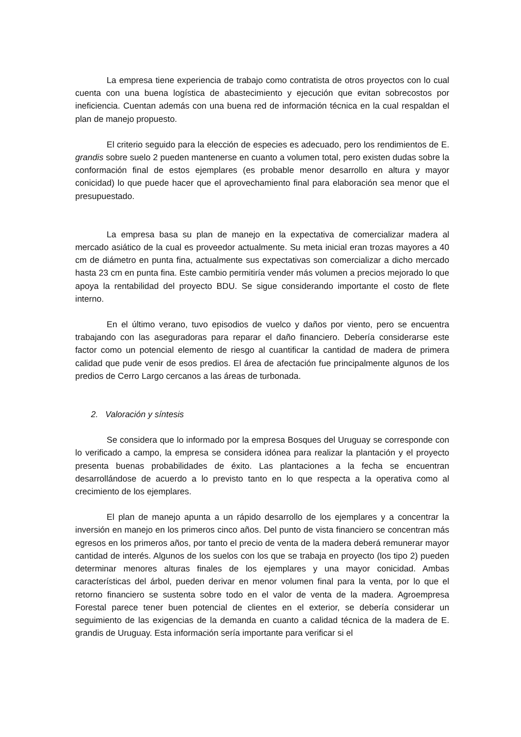La empresa tiene experiencia de trabajo como contratista de otros proyectos con lo cual cuenta con una buena logística de abastecimiento y ejecución que evitan sobrecostos por ineficiencia. Cuentan además con una buena red de información técnica en la cual respaldan el plan de manejo propuesto.
El criterio seguido para la elección de especies es adecuado, pero los rendimientos de E. grandis sobre suelo 2 pueden mantenerse en cuanto a volumen total, pero existen dudas sobre la conformación final de estos ejemplares (es probable menor desarrollo en altura y mayor conicidad) lo que puede hacer que el aprovechamiento final para elaboración sea menor que el presupuestado.
La empresa basa su plan de manejo en la expectativa de comercializar madera al mercado asiático de la cual es proveedor actualmente. Su meta inicial eran trozas mayores a 40 cm de diámetro en punta fina, actualmente sus expectativas son comercializar a dicho mercado hasta 23 cm en punta fina. Este cambio permitiría vender más volumen a precios mejorado lo que apoya la rentabilidad del proyecto BDU. Se sigue considerando importante el costo de flete interno.
En el último verano, tuvo episodios de vuelco y daños por viento, pero se encuentra trabajando con las aseguradoras para reparar el daño financiero. Debería considerarse este factor como un potencial elemento de riesgo al cuantificar la cantidad de madera de primera calidad que pude venir de esos predios. El área de afectación fue principalmente algunos de los predios de Cerro Largo cercanos a las áreas de turbonada.
2. Valoración y síntesis
Se considera que lo informado por la empresa Bosques del Uruguay se corresponde con lo verificado a campo, la empresa se considera idónea para realizar la plantación y el proyecto presenta buenas probabilidades de éxito. Las plantaciones a la fecha se encuentran desarrollándose de acuerdo a lo previsto tanto en lo que respecta a la operativa como al crecimiento de los ejemplares.
El plan de manejo apunta a un rápido desarrollo de los ejemplares y a concentrar la inversión en manejo en los primeros cinco años. Del punto de vista financiero se concentran más egresos en los primeros años, por tanto el precio de venta de la madera deberá remunerar mayor cantidad de interés. Algunos de los suelos con los que se trabaja en proyecto (los tipo 2) pueden determinar menores alturas finales de los ejemplares y una mayor conicidad. Ambas características del árbol, pueden derivar en menor volumen final para la venta, por lo que el retorno financiero se sustenta sobre todo en el valor de venta de la madera. Agroempresa Forestal parece tener buen potencial de clientes en el exterior, se debería considerar un seguimiento de las exigencias de la demanda en cuanto a calidad técnica de la madera de E. grandis de Uruguay. Esta información sería importante para verificar si el